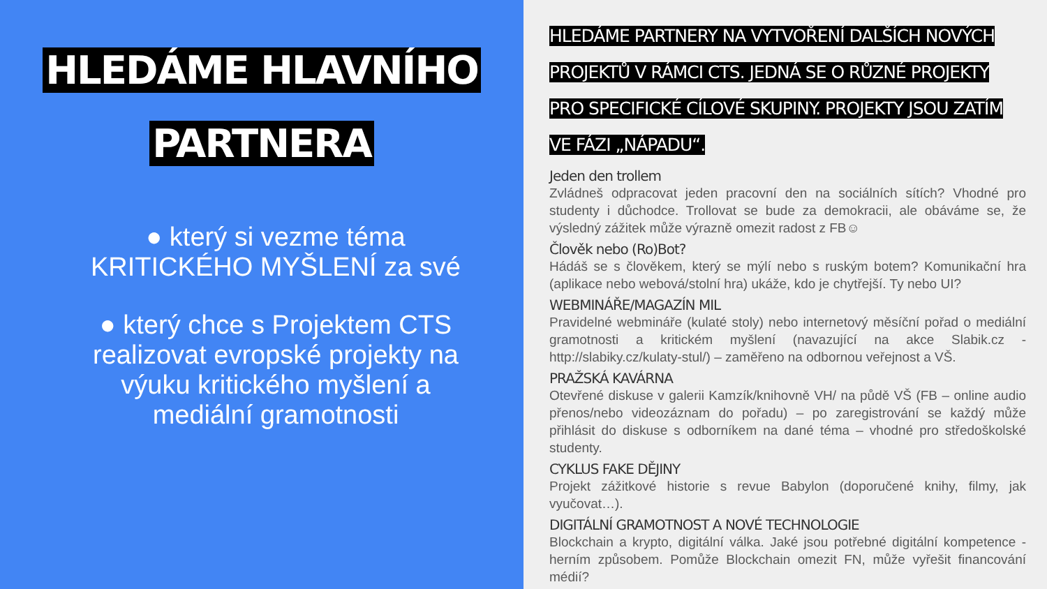HLEDÁME HLAVNÍHO PARTNERA
● který si vezme téma KRITICKÉHO MYŠLENÍ za své
● který chce s Projektem CTS realizovat evropské projekty na výuku kritického myšlení a mediální gramotnosti
HLEDÁME PARTNERY NA VYTVOŘENÍ DALŠÍCH NOVÝCH PROJEKTŮ V RÁMCI CTS. JEDNÁ SE O RŮZNÉ PROJEKTY PRO SPECIFICKÉ CÍLOVÉ SKUPINY. PROJEKTY JSOU ZATÍM VE FÁZI „NÁPADU“.
Jeden den trollem
Zvládneš odpracovat jeden pracovní den na sociálních sítích? Vhodné pro studenty i důchodce. Trollovat se bude za demokracii, ale obáváme se, že výsledný zážitek může výrazně omezit radost z FB☺
Člověk nebo (Ro)Bot?
Hádáš se s člověkem, který se mýlí nebo s ruským botem? Komunikační hra (aplikace nebo webová/stolní hra) ukáže, kdo je chytřejší. Ty nebo UI?
WEBMINÁŘE/MAGAZÍN MIL
Pravidelné webmináře (kulaté stoly) nebo internetový měsíční pořad o mediální gramotnosti a kritickém myšlení (navazující na akce Slabik.cz - http://slabiky.cz/kulaty-stul/) – zaměřeno na odbornou veřejnost a VŠ.
PRAŽSKÁ KAVÁRNA
Otevřené diskuse v galerii Kamzík/knihovně VH/ na půdě VŠ (FB – online audio přenos/nebo videozáznam do pořadu) – po zaregistrování se každý může přihlásit do diskuse s odborníkem na dané téma – vhodné pro středoškolské studenty.
CYKLUS FAKE DĚJINY
Projekt zážitkové historie s revue Babylon (doporučené knihy, filmy, jak vyučovat…).
DIGITÁLNÍ GRAMOTNOST A NOVÉ TECHNOLOGIE
Blockchain a krypto, digitální válka. Jaké jsou potřebné digitální kompetence - herním způsobem. Pomůže Blockchain omezit FN, může vyřešit financování médií?